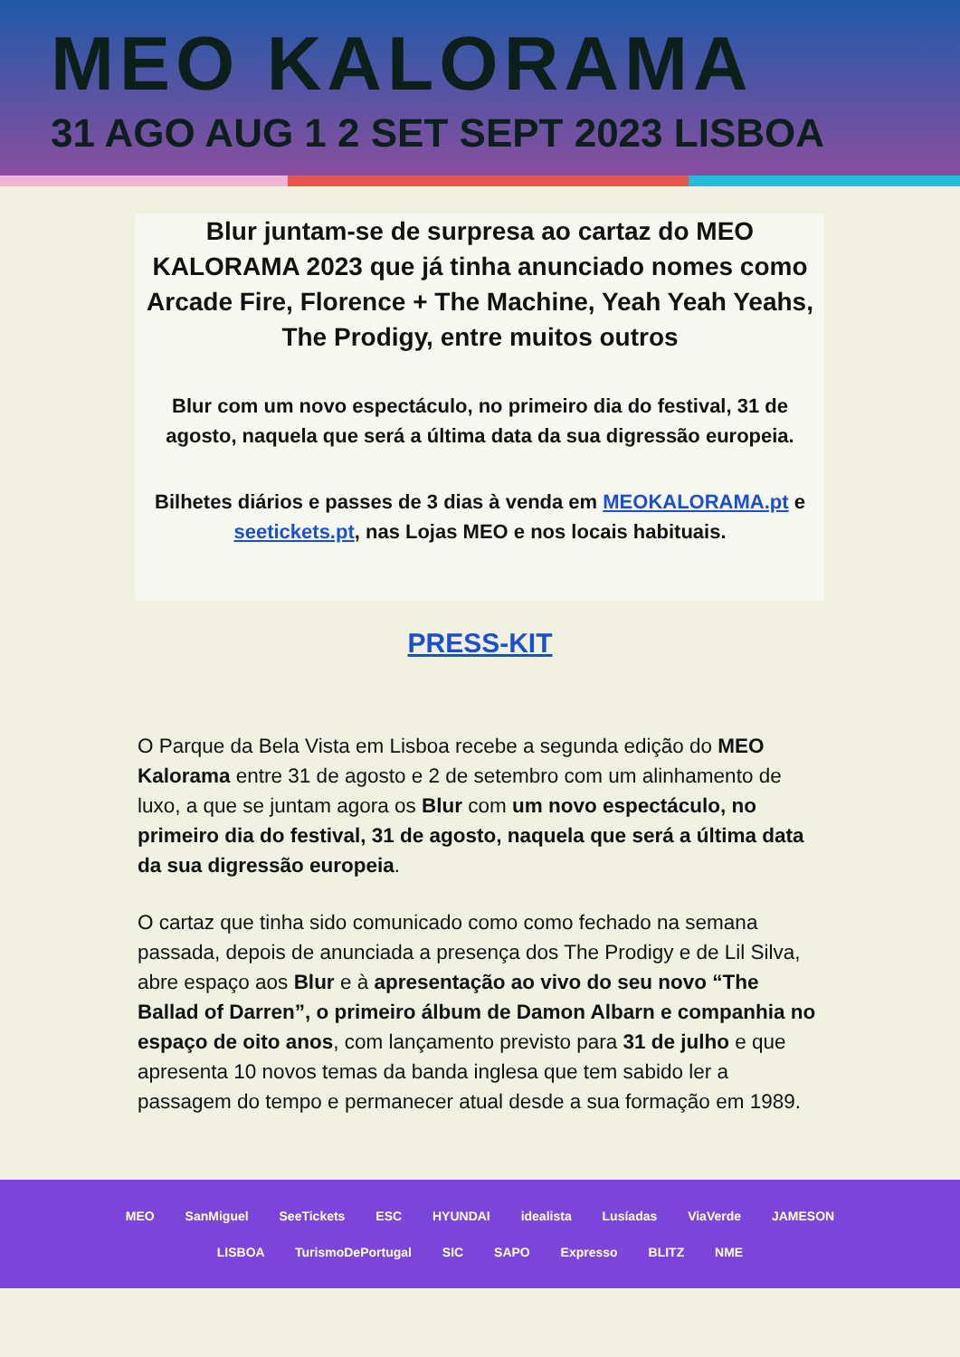MEO KALORAMA
31 AGO AUG 1 2 SET SEPT 2023 LISBOA
Blur juntam-se de surpresa ao cartaz do MEO KALORAMA 2023 que já tinha anunciado nomes como Arcade Fire, Florence + The Machine, Yeah Yeah Yeahs, The Prodigy, entre muitos outros
Blur com um novo espectáculo, no primeiro dia do festival, 31 de agosto, naquela que será a última data da sua digressão europeia.
Bilhetes diários e passes de 3 dias à venda em MEOKALORAMA.pt e seetickets.pt, nas Lojas MEO e nos locais habituais.
PRESS-KIT
O Parque da Bela Vista em Lisboa recebe a segunda edição do MEO Kalorama entre 31 de agosto e 2 de setembro com um alinhamento de luxo, a que se juntam agora os Blur com um novo espectáculo, no primeiro dia do festival, 31 de agosto, naquela que será a última data da sua digressão europeia.
O cartaz que tinha sido comunicado como como fechado na semana passada, depois de anunciada a presença dos The Prodigy e de Lil Silva, abre espaço aos Blur e à apresentação ao vivo do seu novo “The Ballad of Darren”, o primeiro álbum de Damon Albarn e companhia no espaço de oito anos, com lançamento previsto para 31 de julho e que apresenta 10 novos temas da banda inglesa que tem sabido ler a passagem do tempo e permanecer atual desde a sua formação em 1989.
MEO SanMiguel SeeTickets ESC HYUNDAI idealista Lusíadas ViaVerde JAMESON
LISBOA TurismoDePortugal SIC SAPO Expresso BLITZ NME